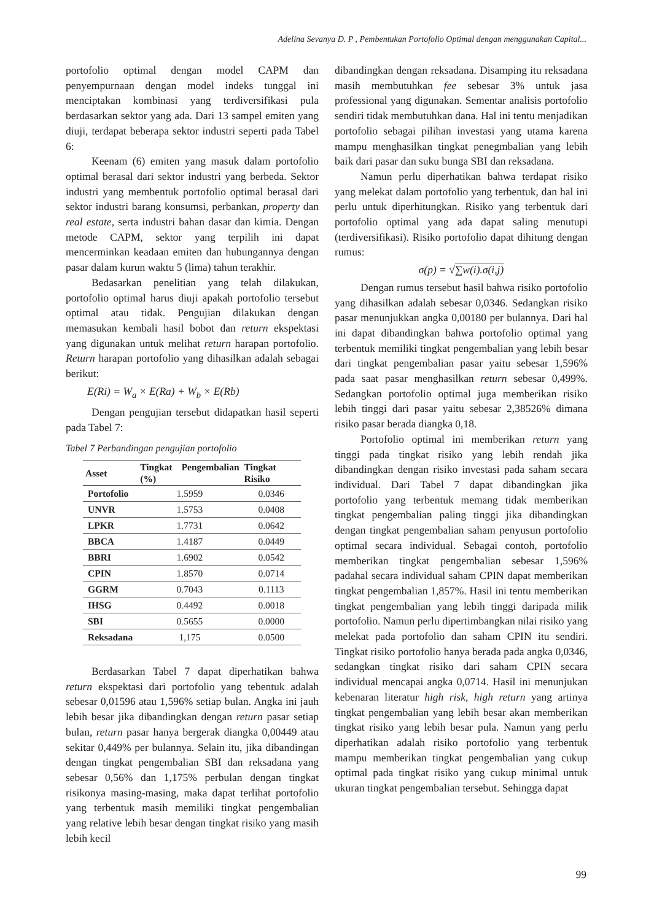Adelina Sevanya D. P , Pembentukan Portofolio Optimal dengan menggunakan Capital...
portofolio optimal dengan model CAPM dan penyempurnaan dengan model indeks tunggal ini menciptakan kombinasi yang terdiversifikasi pula berdasarkan sektor yang ada. Dari 13 sampel emiten yang diuji, terdapat beberapa sektor industri seperti pada Tabel 6:
Keenam (6) emiten yang masuk dalam portofolio optimal berasal dari sektor industri yang berbeda. Sektor industri yang membentuk portofolio optimal berasal dari sektor industri barang konsumsi, perbankan, property dan real estate, serta industri bahan dasar dan kimia. Dengan metode CAPM, sektor yang terpilih ini dapat mencerminkan keadaan emiten dan hubungannya dengan pasar dalam kurun waktu 5 (lima) tahun terakhir.
Bedasarkan penelitian yang telah dilakukan, portofolio optimal harus diuji apakah portofolio tersebut optimal atau tidak. Pengujian dilakukan dengan memasukan kembali hasil bobot dan return ekspektasi yang digunakan untuk melihat return harapan portofolio. Return harapan portofolio yang dihasilkan adalah sebagai berikut:
E(Ri) = W<sub>a</sub> × E(Ra) + W<sub>b</sub> × E(Rb)
Dengan pengujian tersebut didapatkan hasil seperti pada Tabel 7:
Tabel 7 Perbandingan pengujian portofolio
| Asset | Tingkat Pengembalian (%) | Tingkat Risiko |
| --- | --- | --- |
| Portofolio | 1.5959 | 0.0346 |
| UNVR | 1.5753 | 0.0408 |
| LPKR | 1.7731 | 0.0642 |
| BBCA | 1.4187 | 0.0449 |
| BBRI | 1.6902 | 0.0542 |
| CPIN | 1.8570 | 0.0714 |
| GGRM | 0.7043 | 0.1113 |
| IHSG | 0.4492 | 0.0018 |
| SBI | 0.5655 | 0.0000 |
| Reksadana | 1,175 | 0.0500 |
Berdasarkan Tabel 7 dapat diperhatikan bahwa return ekspektasi dari portofolio yang tebentuk adalah sebesar 0,01596 atau 1,596% setiap bulan. Angka ini jauh lebih besar jika dibandingkan dengan return pasar setiap bulan, return pasar hanya bergerak diangka 0,00449 atau sekitar 0,449% per bulannya. Selain itu, jika dibandingan dengan tingkat pengembalian SBI dan reksadana yang sebesar 0,56% dan 1,175% perbulan dengan tingkat risikonya masing-masing, maka dapat terlihat portofolio yang terbentuk masih memiliki tingkat pengembalian yang relative lebih besar dengan tingkat risiko yang masih lebih kecil
dibandingkan dengan reksadana. Disamping itu reksadana masih membutuhkan fee sebesar 3% untuk jasa professional yang digunakan. Sementar analisis portofolio sendiri tidak membutuhkan dana. Hal ini tentu menjadikan portofolio sebagai pilihan investasi yang utama karena mampu menghasilkan tingkat penegmbalian yang lebih baik dari pasar dan suku bunga SBI dan reksadana.
Namun perlu diperhatikan bahwa terdapat risiko yang melekat dalam portofolio yang terbentuk, dan hal ini perlu untuk diperhitungkan. Risiko yang terbentuk dari portofolio optimal yang ada dapat saling menutupi (terdiversifikasi). Risiko portofolio dapat dihitung dengan rumus:
σ(p) = √∑w(i).σ(i,j)
Dengan rumus tersebut hasil bahwa risiko portofolio yang dihasilkan adalah sebesar 0,0346. Sedangkan risiko pasar menunjukkan angka 0,00180 per bulannya. Dari hal ini dapat dibandingkan bahwa portofolio optimal yang terbentuk memiliki tingkat pengembalian yang lebih besar dari tingkat pengembalian pasar yaitu sebesar 1,596% pada saat pasar menghasilkan return sebesar 0,499%. Sedangkan portofolio optimal juga memberikan risiko lebih tinggi dari pasar yaitu sebesar 2,38526% dimana risiko pasar berada diangka 0,18.
Portofolio optimal ini memberikan return yang tinggi pada tingkat risiko yang lebih rendah jika dibandingkan dengan risiko investasi pada saham secara individual. Dari Tabel 7 dapat dibandingkan jika portofolio yang terbentuk memang tidak memberikan tingkat pengembalian paling tinggi jika dibandingkan dengan tingkat pengembalian saham penyusun portofolio optimal secara individual. Sebagai contoh, portofolio memberikan tingkat pengembalian sebesar 1,596% padahal secara individual saham CPIN dapat memberikan tingkat pengembalian 1,857%. Hasil ini tentu memberikan tingkat pengembalian yang lebih tinggi daripada milik portofolio. Namun perlu dipertimbangkan nilai risiko yang melekat pada portofolio dan saham CPIN itu sendiri. Tingkat risiko portofolio hanya berada pada angka 0,0346, sedangkan tingkat risiko dari saham CPIN secara individual mencapai angka 0,0714. Hasil ini menunjukan kebenaran literatur high risk, high return yang artinya tingkat pengembalian yang lebih besar akan memberikan tingkat risiko yang lebih besar pula. Namun yang perlu diperhatikan adalah risiko portofolio yang terbentuk mampu memberikan tingkat pengembalian yang cukup optimal pada tingkat risiko yang cukup minimal untuk ukuran tingkat pengembalian tersebut. Sehingga dapat
99